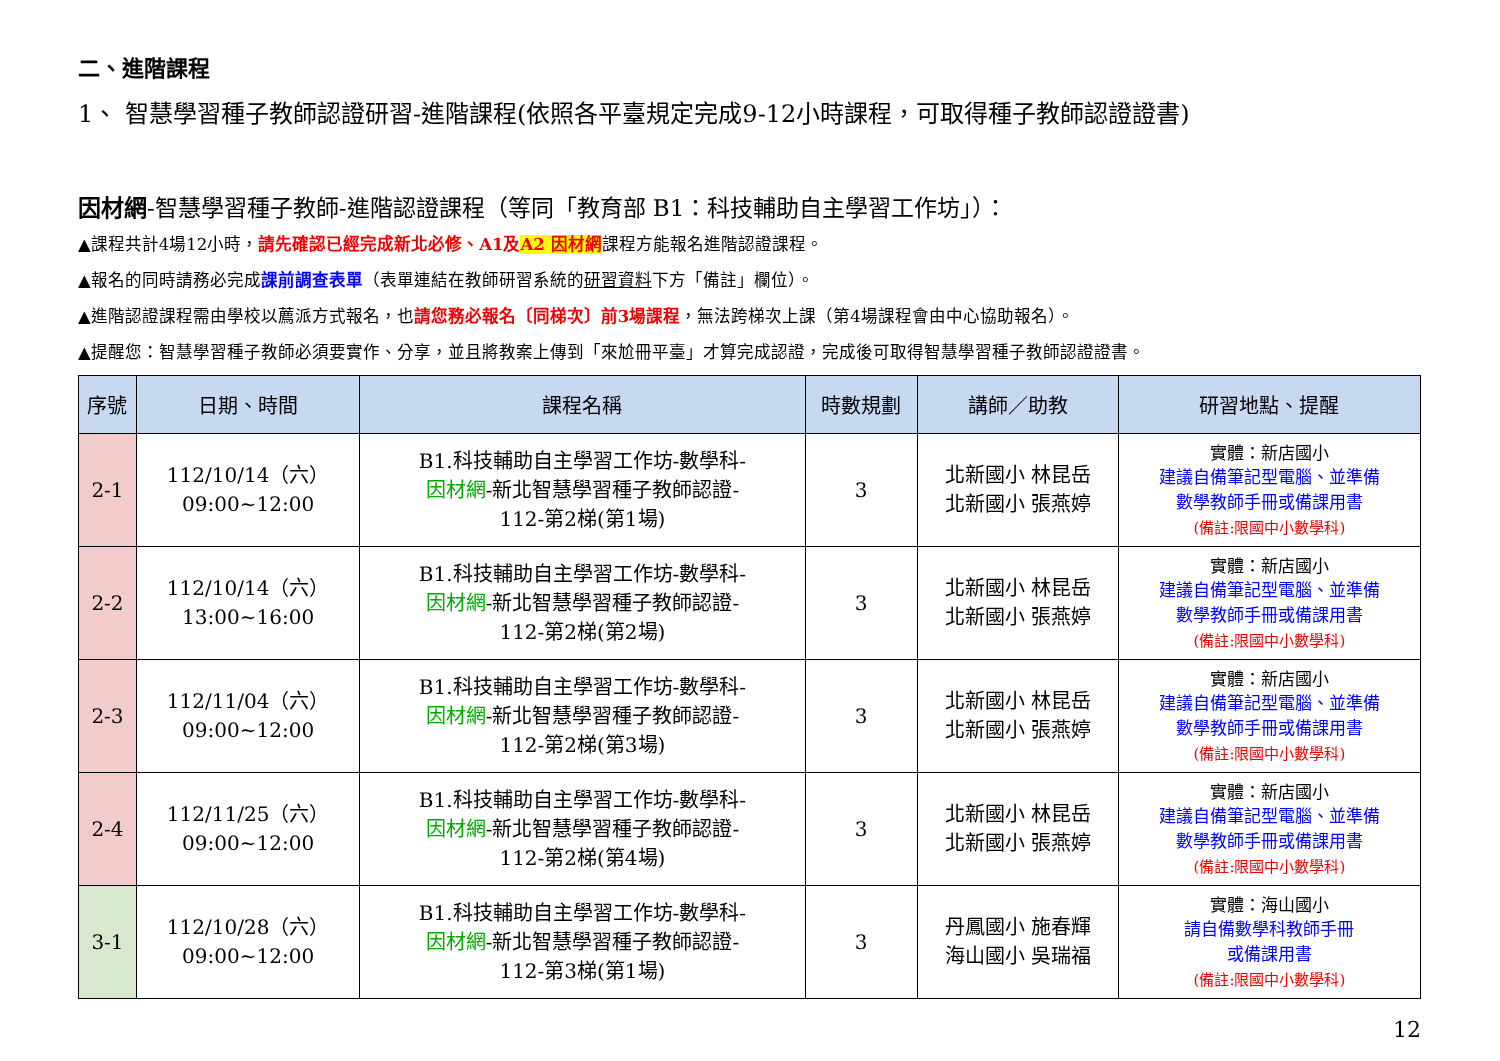二、進階課程
1、 智慧學習種子教師認證研習-進階課程(依照各平臺規定完成9-12小時課程，可取得種子教師認證證書)
因材網-智慧學習種子教師-進階認證課程（等同「教育部 B1：科技輔助自主學習工作坊」）：
▲課程共計4場12小時，請先確認已經完成新北必修、A1及A2 因材網課程方能報名進階認證課程。
▲報名的同時請務必完成課前調查表單（表單連結在教師研習系統的研習資料下方「備註」欄位）。
▲進階認證課程需由學校以薦派方式報名，也請您務必報名〔同梯次〕前3場課程，無法跨梯次上課（第4場課程會由中心協助報名）。
▲提醒您：智慧學習種子教師必須要實作、分享，並且將教案上傳到「來尬冊平臺」才算完成認證，完成後可取得智慧學習種子教師認證證書。
| 序號 | 日期、時間 | 課程名稱 | 時數規劃 | 講師／助教 | 研習地點、提醒 |
| --- | --- | --- | --- | --- | --- |
| 2-1 | 112/10/14（六） 09:00~12:00 | B1.科技輔助自主學習工作坊-數學科- 因材網 -新北智慧學習種子教師認證- 112-第2梯(第1場) | 3 | 北新國小 林昆岳 北新國小 張燕婷 | 實體：新店國小 建議自備筆記型電腦、並準備 數學教師手冊或備課用書 (備註:限國中小數學科) |
| 2-2 | 112/10/14（六） 13:00~16:00 | B1.科技輔助自主學習工作坊-數學科- 因材網 -新北智慧學習種子教師認證- 112-第2梯(第2場) | 3 | 北新國小 林昆岳 北新國小 張燕婷 | 實體：新店國小 建議自備筆記型電腦、並準備 數學教師手冊或備課用書 (備註:限國中小數學科) |
| 2-3 | 112/11/04（六） 09:00~12:00 | B1.科技輔助自主學習工作坊-數學科- 因材網 -新北智慧學習種子教師認證- 112-第2梯(第3場) | 3 | 北新國小 林昆岳 北新國小 張燕婷 | 實體：新店國小 建議自備筆記型電腦、並準備 數學教師手冊或備課用書 (備註:限國中小數學科) |
| 2-4 | 112/11/25（六） 09:00~12:00 | B1.科技輔助自主學習工作坊-數學科- 因材網 -新北智慧學習種子教師認證- 112-第2梯(第4場) | 3 | 北新國小 林昆岳 北新國小 張燕婷 | 實體：新店國小 建議自備筆記型電腦、並準備 數學教師手冊或備課用書 (備註:限國中小數學科) |
| 3-1 | 112/10/28（六） 09:00~12:00 | B1.科技輔助自主學習工作坊-數學科- 因材網 -新北智慧學習種子教師認證- 112-第3梯(第1場) | 3 | 丹鳳國小 施春輝 海山國小 吳瑞福 | 實體：海山國小 請自備數學科教師手冊 或備課用書 (備註:限國中小數學科) |
12